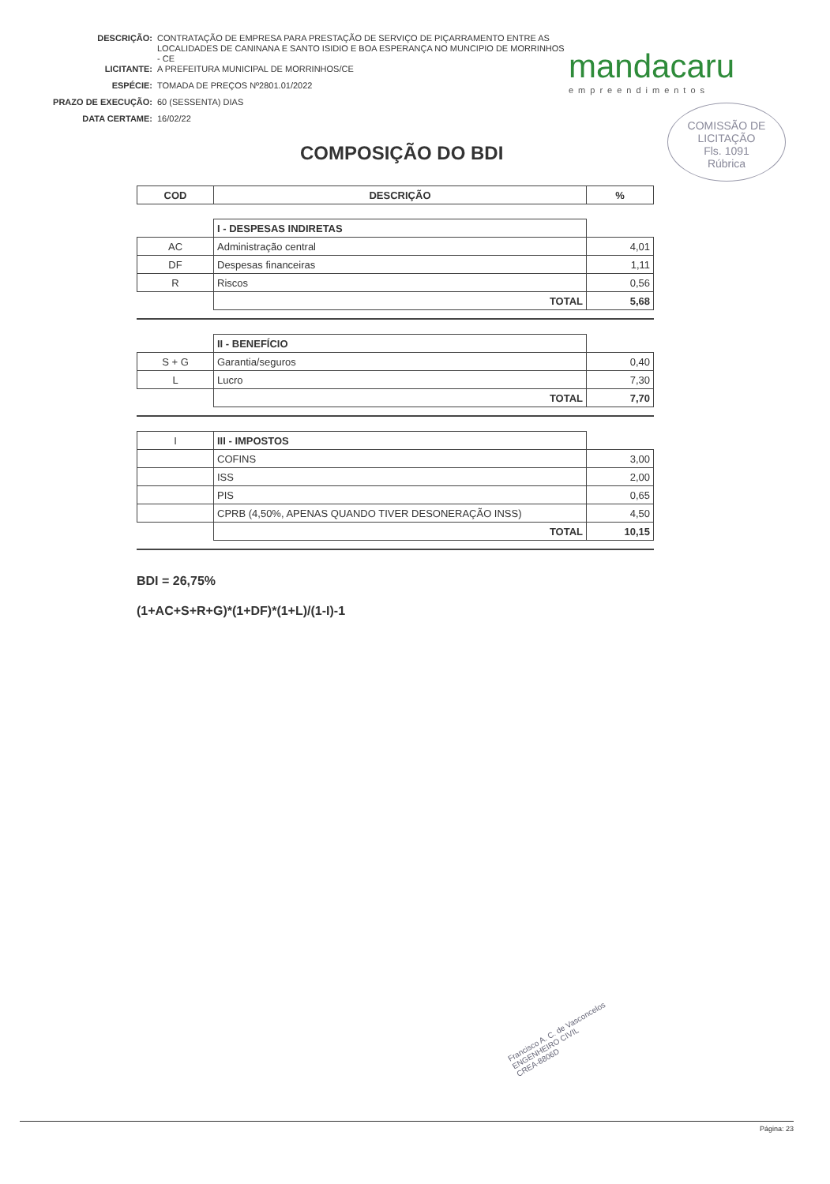| DESCRIÇÃO: | CONTRATAÇÃO DE EMPRESA PARA PRESTAÇÃO DE SERVIÇO DE PIÇARRAMENTO ENTRE AS LOCALIDADES DE CANINANA E SANTO ISIDIO E BOA ESPERANÇA NO MUNCIPIO DE MORRINHOS - CE |
| LICITANTE: | A PREFEITURA MUNICIPAL DE MORRINHOS/CE |
| ESPÉCIE: | TOMADA DE PREÇOS Nº2801.01/2022 |
| PRAZO DE EXECUÇÃO: | 60 (SESSENTA) DIAS |
| DATA CERTAME: | 16/02/22 |
mandacaru
empreendimentos
COMISSÃO DE LICITAÇÃO
Fls. 1091
Rúbrica
COMPOSIÇÃO DO BDI
| COD | DESCRIÇÃO | % |
| --- | --- | --- |
| | I - DESPESAS INDIRETAS | |
| AC | Administração central | 4,01 |
| DF | Despesas financeiras | 1,11 |
| R | Riscos | 0,56 |
| | TOTAL | 5,68 |
| | II - BENEFÍCIO | |
| S + G | Garantia/seguros | 0,40 |
| L | Lucro | 7,30 |
| | TOTAL | 7,70 |
| I | III - IMPOSTOS | |
| | COFINS | 3,00 |
| | ISS | 2,00 |
| | PIS | 0,65 |
| | CPRB (4,50%, APENAS QUANDO TIVER DESONERAÇÃO INSS) | 4,50 |
| | TOTAL | 10,15 |
BDI = 26,75%
(1+AC+S+R+G)*(1+DF)*(1+L)/(1-I)-1
Francisco A. C. de Vasconcelos
ENGENHEIRO CIVIL
CREA-8806D
Página: 23